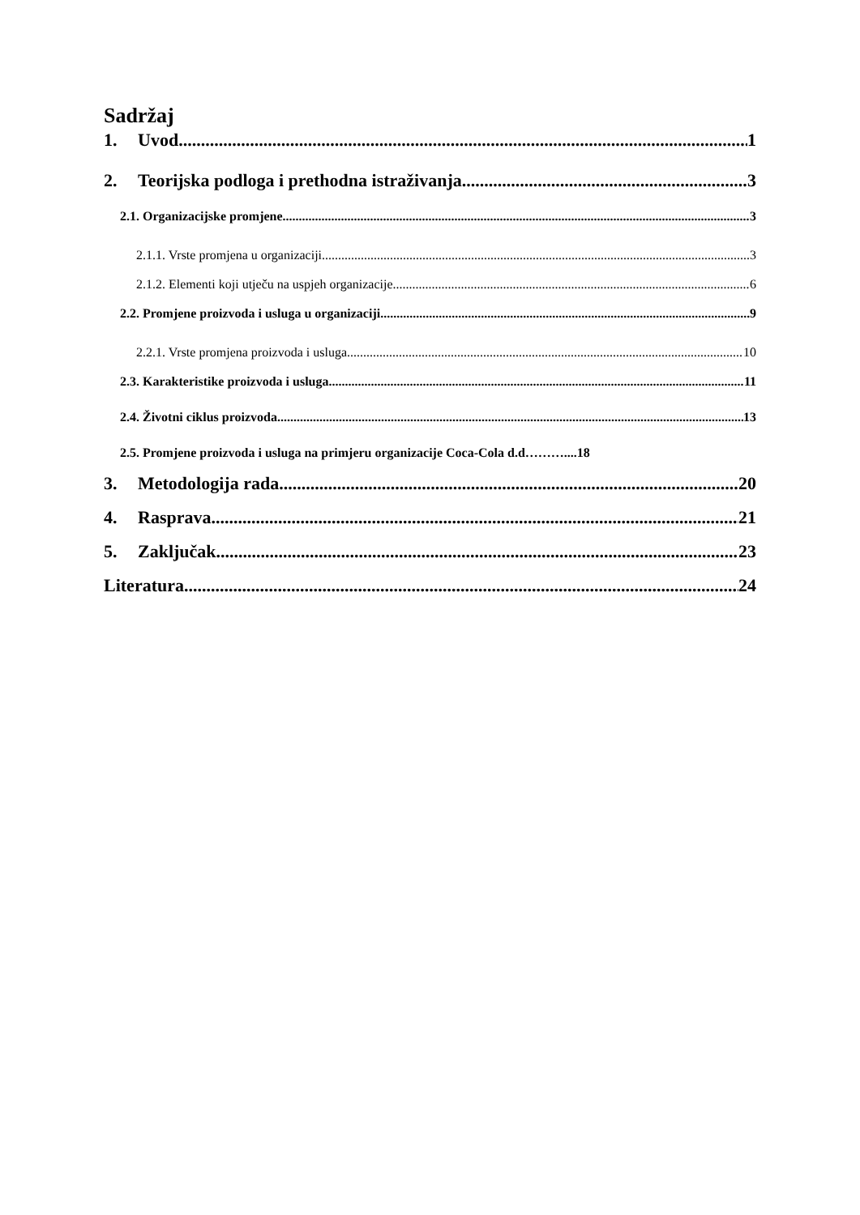Sadržaj
1. Uvod 1
2. Teorijska podloga i prethodna istraživanja 3
2.1. Organizacijske promjene 3
2.1.1. Vrste promjena u organizaciji 3
2.1.2. Elementi koji utječu na uspjeh organizacije 6
2.2. Promjene proizvoda i usluga u organizaciji 9
2.2.1. Vrste promjena proizvoda i usluga 10
2.3. Karakteristike proizvoda i usluga 11
2.4. Životni ciklus proizvoda 13
2.5. Promjene proizvoda i usluga na primjeru organizacije Coca-Cola d.d……….... 18
3. Metodologija rada 20
4. Rasprava 21
5. Zaključak 23
Literatura 24